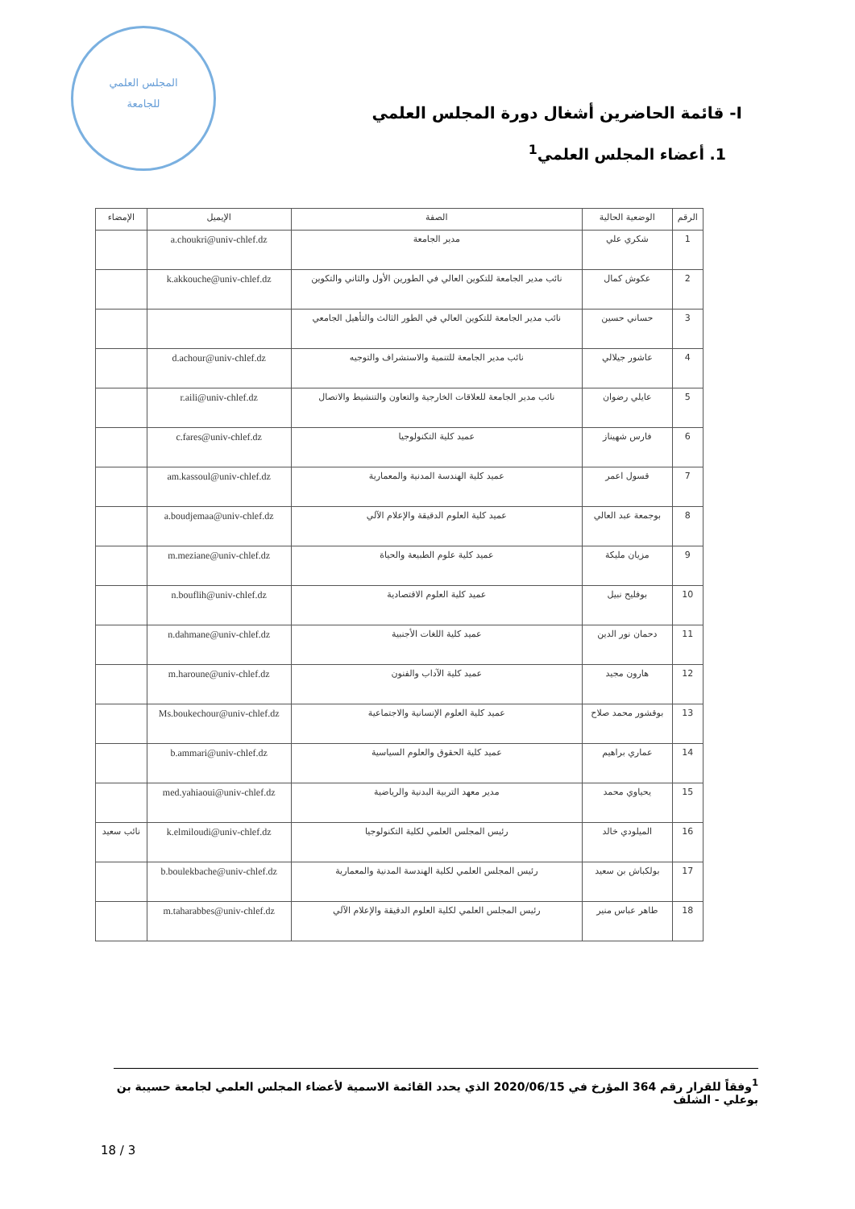المجلس العلمي
للجامعة
I- قائمة الحاضرين أشغال دورة المجلس العلمي
1. أعضاء المجلس العلمي<sup>1</sup>
| الرقم | الوضعية الحالية | الصفة | الإيميل | الإمضاء |
| --- | --- | --- | --- | --- |
| 1 | شكري علي | مدير الجامعة | a.choukri@univ-chlef.dz | |
| 2 | عكوش كمال | نائب مدير الجامعة للتكوين العالي في الطورين الأول والثاني والتكوين | k.akkouche@univ-chlef.dz | |
| 3 | حساني حسين | نائب مدير الجامعة للتكوين العالي في الطور الثالث والتأهيل الجامعي | | |
| 4 | عاشور جيلالي | نائب مدير الجامعة للتنمية والاستشراف والتوجيه | d.achour@univ-chlef.dz | |
| 5 | عايلي رضوان | نائب مدير الجامعة للعلاقات الخارجية والتعاون والتنشيط والاتصال | r.aili@univ-chlef.dz | |
| 6 | فارس شهيناز | عميد كلية التكنولوجيا | c.fares@univ-chlef.dz | |
| 7 | قسول اعمر | عميد كلية الهندسة المدنية والمعمارية | am.kassoul@univ-chlef.dz | |
| 8 | بوجمعة عبد العالي | عميد كلية العلوم الدقيقة والإعلام الآلي | a.boudjemaa@univ-chlef.dz | |
| 9 | مزيان مليكة | عميد كلية علوم الطبيعة والحياة | m.meziane@univ-chlef.dz | |
| 10 | بوفليح نبيل | عميد كلية العلوم الاقتصادية | n.bouflih@univ-chlef.dz | |
| 11 | دحمان نور الدين | عميد كلية اللغات الأجنبية | n.dahmane@univ-chlef.dz | |
| 12 | هارون مجيد | عميد كلية الآداب والفنون | m.haroune@univ-chlef.dz | |
| 13 | بوقشور محمد صلاح | عميد كلية العلوم الإنسانية والاجتماعية | Ms.boukechour@univ-chlef.dz | |
| 14 | عماري براهيم | عميد كلية الحقوق والعلوم السياسية | b.ammari@univ-chlef.dz | |
| 15 | يحياوي محمد | مدير معهد التربية البدنية والرياضية | med.yahiaoui@univ-chlef.dz | |
| 16 | الميلودي خالد | رئيس المجلس العلمي لكلية التكنولوجيا | k.elmiloudi@univ-chlef.dz | نائب سعيد |
| 17 | بولكباش بن سعيد | رئيس المجلس العلمي لكلية الهندسة المدنية والمعمارية | b.boulekbache@univ-chlef.dz | |
| 18 | طاهر عباس منير | رئيس المجلس العلمي لكلية العلوم الدقيقة والإعلام الآلي | m.taharabbes@univ-chlef.dz | |
<sup>1</sup> وفقاً للقرار رقم 364 المؤرخ في 2020/06/15 الذي يحدد القائمة الاسمية لأعضاء المجلس العلمي لجامعة حسيبة بن بوعلي - الشلف
18 / 3